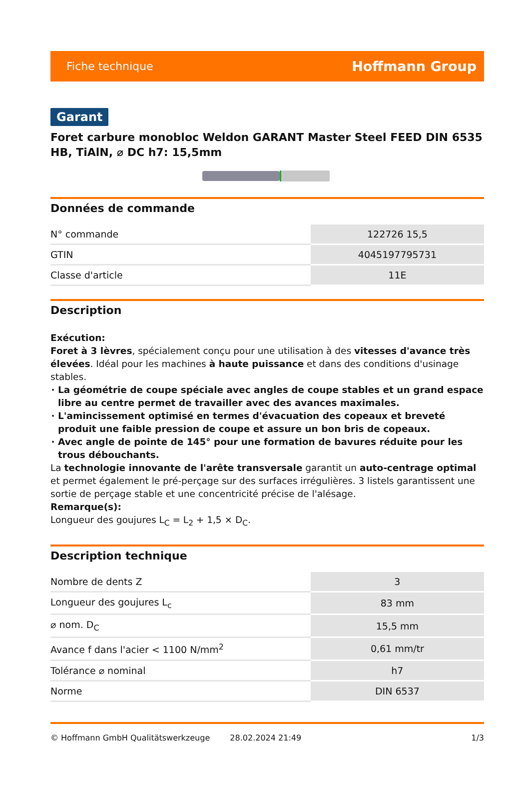Fiche technique Hoffmann Group
Garant
Foret carbure monobloc Weldon GARANT Master Steel FEED DIN 6535 HB, TiAlN, ⌀ DC h7: 15,5mm
Données de commande
| N° commande | 122726 15,5 |
| GTIN | 4045197795731 |
| Classe d'article | 11E |
Description
Exécution:
Foret à 3 lèvres, spécialement conçu pour une utilisation à des vitesses d'avance très élevées. Idéal pour les machines à haute puissance et dans des conditions d'usinage stables.
La géométrie de coupe spéciale avec angles de coupe stables et un grand espace libre au centre permet de travailler avec des avances maximales.
L'amincissement optimisé en termes d'évacuation des copeaux et breveté produit une faible pression de coupe et assure un bon bris de copeaux.
Avec angle de pointe de 145° pour une formation de bavures réduite pour les trous débouchants.
La technologie innovante de l'arête transversale garantit un auto-centrage optimal et permet également le pré-perçage sur des surfaces irrégulières. 3 listels garantissent une sortie de perçage stable et une concentricité précise de l'alésage.
Remarque(s):
Longueur des goujures L<sub>C</sub> = L<sub>2</sub> + 1,5 × D<sub>C</sub>.
Description technique
| Nombre de dents Z | 3 |
| Longueur des goujures L<sub>c</sub> | 83 mm |
| ⌀ nom. D<sub>C</sub> | 15,5 mm |
| Avance f dans l'acier < 1100 N/mm<sup>2</sup> | 0,61 mm/tr |
| Tolérance ⌀ nominal | h7 |
| Norme | DIN 6537 |
© Hoffmann GmbH Qualitätswerkzeuge 28.02.2024 21:49 1/3